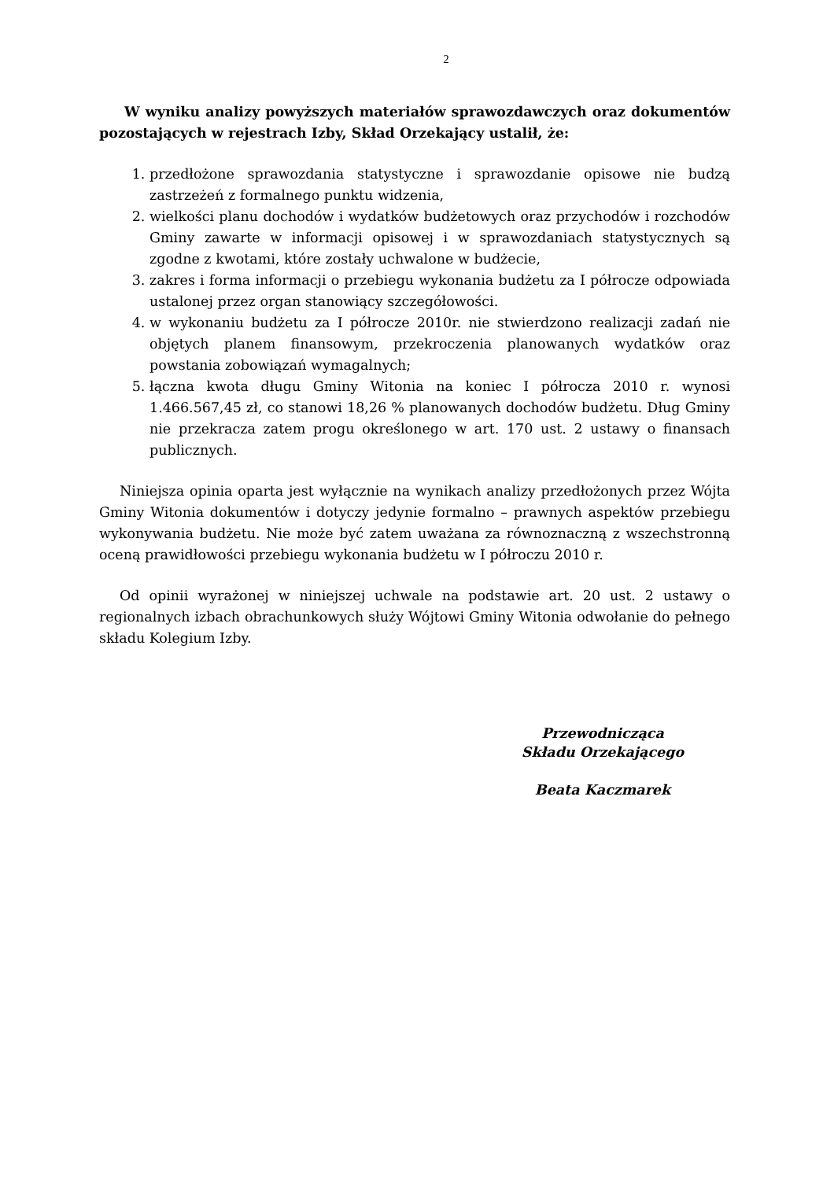2
W wyniku analizy powyższych materiałów sprawozdawczych oraz dokumentów pozostających w rejestrach Izby, Skład Orzekający ustalił, że:
1. przedłożone sprawozdania statystyczne i sprawozdanie opisowe nie budzą zastrzeżeń z formalnego punktu widzenia,
2. wielkości planu dochodów i wydatków budżetowych oraz przychodów i rozchodów Gminy zawarte w informacji opisowej i w sprawozdaniach statystycznych są zgodne z kwotami, które zostały uchwalone w budżecie,
3. zakres i forma informacji o przebiegu wykonania budżetu za I półrocze odpowiada ustalonej przez organ stanowiący szczegółowości.
4. w wykonaniu budżetu za I półrocze 2010r. nie stwierdzono realizacji zadań nie objętych planem finansowym, przekroczenia planowanych wydatków oraz powstania zobowiązań wymagalnych;
5. łączna kwota długu Gminy Witonia na koniec I półrocza 2010 r. wynosi 1.466.567,45 zł, co stanowi 18,26 % planowanych dochodów budżetu. Dług Gminy nie przekracza zatem progu określonego w art. 170 ust. 2 ustawy o finansach publicznych.
Niniejsza opinia oparta jest wyłącznie na wynikach analizy przedłożonych przez Wójta Gminy Witonia dokumentów i dotyczy jedynie formalno – prawnych aspektów przebiegu wykonywania budżetu. Nie może być zatem uważana za równoznaczną z wszechstronną oceną prawidłowości przebiegu wykonania budżetu w I półroczu 2010 r.
Od opinii wyrażonej w niniejszej uchwale na podstawie art. 20 ust. 2 ustawy o regionalnych izbach obrachunkowych służy Wójtowi Gminy Witonia odwołanie do pełnego składu Kolegium Izby.
Przewodnicząca
Składu Orzekającego
Beata Kaczmarek